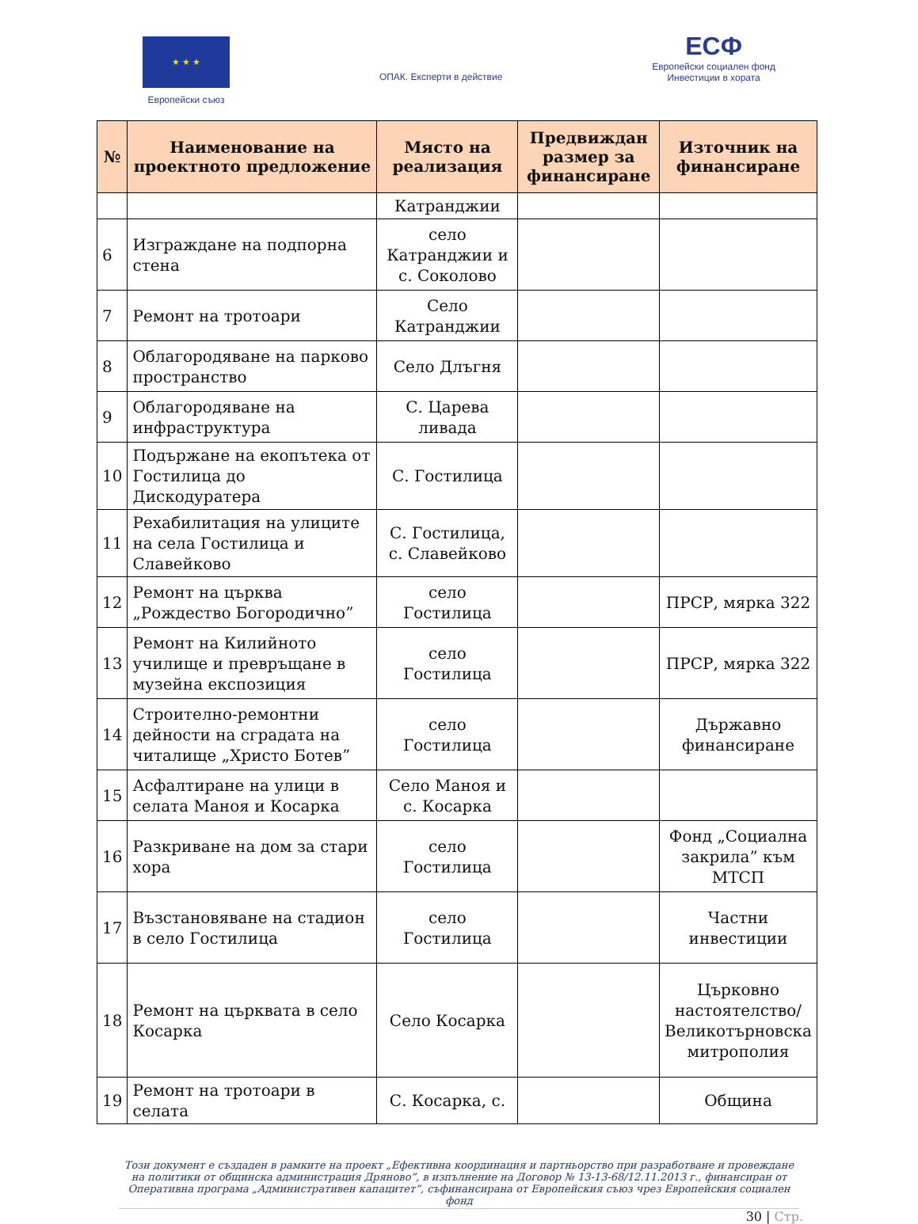★ ★ ★
Европейски съюз
ОПАК. Експерти в действие
ЕСФ
Европейски социален фонд
Инвестиции в хората
| № | Наименование на проектното предложение | Място на реализация | Предвиждан размер за финансиране | Източник на финансиране |
| --- | --- | --- | --- | --- |
| | | Катранджии | | |
| 6 | Изграждане на подпорна стена | село Катранджии и с. Соколово | | |
| 7 | Ремонт на тротоари | Село Катранджии | | |
| 8 | Облагородяване на парково пространство | Село Длъгня | | |
| 9 | Облагородяване на инфраструктура | С. Царева ливада | | |
| 10 | Подържане на екопътека от Гостилица до Дискодуратера | С. Гостилица | | |
| 11 | Рехабилитация на улиците на села Гостилица и Славейково | С. Гостилица, с. Славейково | | |
| 12 | Ремонт на църква „Рождество Богородично” | село Гостилица | | ПРСР, мярка 322 |
| 13 | Ремонт на Килийното училище и превръщане в музейна експозиция | село Гостилица | | ПРСР, мярка 322 |
| 14 | Строително-ремонтни дейности на сградата на читалище „Христо Ботев” | село Гостилица | | Държавно финансиране |
| 15 | Асфалтиране на улици в селата Маноя и Косарка | Село Маноя и с. Косарка | | |
| 16 | Разкриване на дом за стари хора | село Гостилица | | Фонд „Социална закрила” към МТСП |
| 17 | Възстановяване на стадион в село Гостилица | село Гостилица | | Частни инвестиции |
| 18 | Ремонт на църквата в село Косарка | Село Косарка | | Църковно настоятелство/ Великотърновска митрополия |
| 19 | Ремонт на тротоари в селата | С. Косарка, с. | | Община |
Този документ е създаден в рамките на проект „Ефективна координация и партньорство при разработване и провеждане на политики от общинска администрация Дряново”, в изпълнение на Договор № 13-13-68/12.11.2013 г., финансиран от Оперативна програма „Административен капацитет”, съфинансирана от Европейския съюз чрез Европейския социален фонд
30 | Стр.